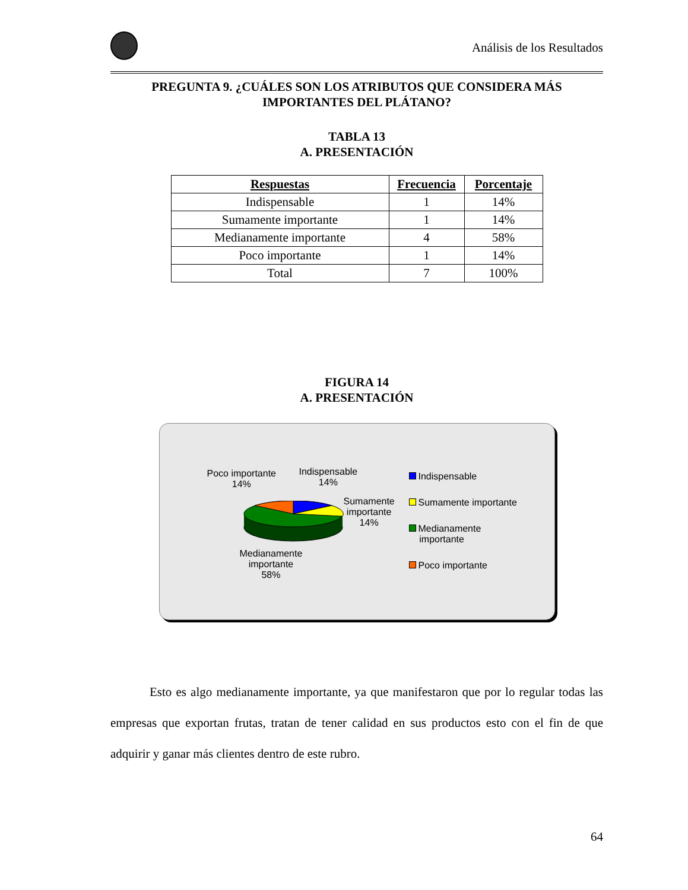Análisis de los Resultados
PREGUNTA 9. ¿CUÁLES SON LOS ATRIBUTOS QUE CONSIDERA MÁS IMPORTANTES DEL PLÁTANO?
TABLA 13
A. PRESENTACIÓN
| Respuestas | Frecuencia | Porcentaje |
| --- | --- | --- |
| Indispensable | 1 | 14% |
| Sumamente importante | 1 | 14% |
| Medianamente importante | 4 | 58% |
| Poco importante | 1 | 14% |
| Total | 7 | 100% |
FIGURA 14
A. PRESENTACIÓN
Poco importante
14%
Indispensable
14%
Sumamente
importante
14%
Medianamente
importante
58%
Indispensable
Sumamente importante
Medianamente
importante
Poco importante
Esto es algo medianamente importante, ya que manifestaron que por lo regular todas las empresas que exportan frutas, tratan de tener calidad en sus productos esto con el fin de que adquirir y ganar más clientes dentro de este rubro.
64